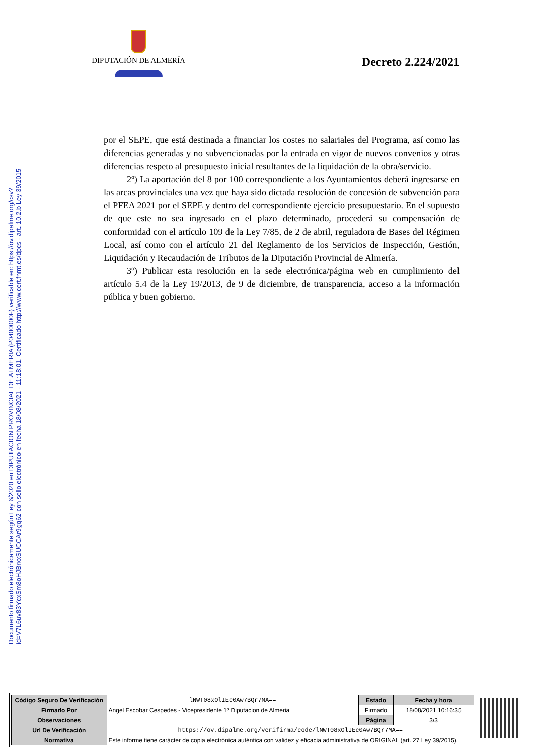DIPUTACIÓN DE ALMERÍA
Decreto 2.224/2021
Documento firmado electrónicamente según Ley 6/2020 en DIPUTACION PROVINCIAL DE ALMERIA (P0400000F) verificable en: https://ov.dipalme.org/csv?id=V7L6uv83YcxSm8oHJBrxxSUCCAr9gq62 con sello electrónico en fecha 18/08/2021 - 11:18:01. Certificado http://www.cert.fnmt.es/dpcs - art. 10.2.b Ley 39/2015
por el SEPE, que está destinada a financiar los costes no salariales del Programa, así como las diferencias generadas y no subvencionadas por la entrada en vigor de nuevos convenios y otras diferencias respeto al presupuesto inicial resultantes de la liquidación de la obra/servicio.
2º) La aportación del 8 por 100 correspondiente a los Ayuntamientos deberá ingresarse en las arcas provinciales una vez que haya sido dictada resolución de concesión de subvención para el PFEA 2021 por el SEPE y dentro del correspondiente ejercicio presupuestario. En el supuesto de que este no sea ingresado en el plazo determinado, procederá su compensación de conformidad con el artículo 109 de la Ley 7/85, de 2 de abril, reguladora de Bases del Régimen Local, así como con el artículo 21 del Reglamento de los Servicios de Inspección, Gestión, Liquidación y Recaudación de Tributos de la Diputación Provincial de Almería.
3º) Publicar esta resolución en la sede electrónica/página web en cumplimiento del artículo 5.4 de la Ley 19/2013, de 9 de diciembre, de transparencia, acceso a la información pública y buen gobierno.
| Código Seguro De Verificación | lNWT08xOlIEc0Aw7BQr7MA== | Estado | Fecha y hora |
| Firmado Por | Angel Escobar Cespedes - Vicepresidente 1º Diputacion de Almeria | Firmado | 18/08/2021 10:16:35 |
| Observaciones | | Página | 3/3 |
| Url De Verificación | https://ov.dipalme.org/verifirma/code/lNWT08xOlIEc0Aw7BQr7MA== | | |
| Normativa | Este informe tiene carácter de copia electrónica auténtica con validez y eficacia administrativa de ORIGINAL (art. 27 Ley 39/2015). | | |